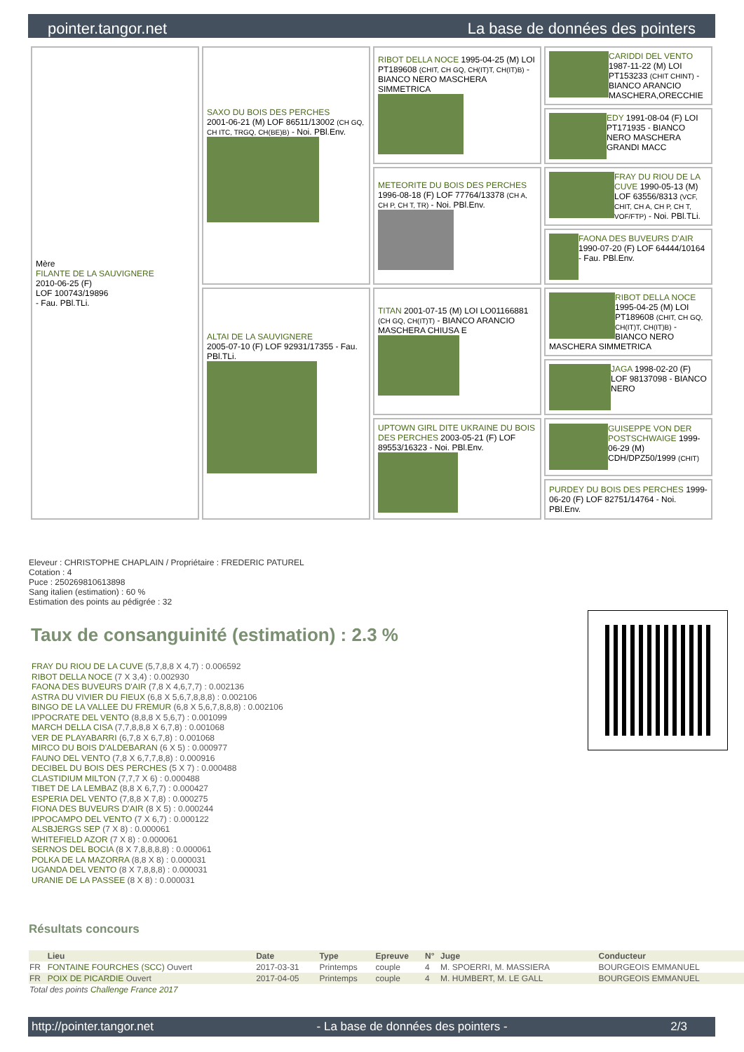pointer.tangor.net La base de données des pointers
| Mère FILANTE DE LA SAUVIGNERE 2010-06-25 (F) LOF 100743/19896 - Fau. PBl.TLi. | SAXO DU BOIS DES PERCHES 2001-06-21 (M) LOF 86511/13002 (CH GQ, CH ITC, TRGQ, CH(BE)B) - Noi. PBl.Env. | RIBOT DELLA NOCE 1995-04-25 (M) LOI PT189608 (CHIT, CH GQ, CH(IT)T, CH(IT)B) - BIANCO NERO MASCHERA SIMMETRICA | CARIDDI DEL VENTO 1987-11-22 (M) LOI PT153233 (CHIT CHINT) - BIANCO ARANCIO MASCHERA,ORECCHIE |
| | | | EDY 1991-08-04 (F) LOI PT171935 - BIANCO NERO MASCHERA GRANDI MACC |
| | | METEORITE DU BOIS DES PERCHES 1996-08-18 (F) LOF 77764/13378 (CH A, CH P, CH T, TR) - Noi. PBl.Env. | FRAY DU RIOU DE LA CUVE 1990-05-13 (M) LOF 63556/8313 (VCF, CHIT, CH A, CH P, CH T, VOF/FTP) - Noi. PBl.TLi. |
| | | | FAONA DES BUVEURS D'AIR 1990-07-20 (F) LOF 64444/10164 - Fau. PBl.Env. |
| | ALTAI DE LA SAUVIGNERE 2005-07-10 (F) LOF 92931/17355 - Fau. PBl.TLi. | TITAN 2001-07-15 (M) LOI LO01166881 (CH GQ, CH(IT)T) - BIANCO ARANCIO MASCHERA CHIUSA E | RIBOT DELLA NOCE 1995-04-25 (M) LOI PT189608 (CHIT, CH GQ, CH(IT)T, CH(IT)B) - BIANCO NERO MASCHERA SIMMETRICA |
| | | | JAGA 1998-02-20 (F) LOF 98137098 - BIANCO NERO |
| | | UPTOWN GIRL DITE UKRAINE DU BOIS DES PERCHES 2003-05-21 (F) LOF 89553/16323 - Noi. PBl.Env. | GUISEPPE VON DER POSTSCHWAIGE 1999-06-29 (M) CDH/DPZ50/1999 (CHIT) |
| | | | PURDEY DU BOIS DES PERCHES 1999-06-20 (F) LOF 82751/14764 - Noi. PBl.Env. |
Eleveur : CHRISTOPHE CHAPLAIN / Propriétaire : FREDERIC PATUREL
Cotation : 4
Puce : 250269810613898
Sang italien (estimation) : 60 %
Estimation des points au pédigrée : 32
Taux de consanguinité (estimation) : 2.3 %
FRAY DU RIOU DE LA CUVE (5,7,8,8 X 4,7) : 0.006592
RIBOT DELLA NOCE (7 X 3,4) : 0.002930
FAONA DES BUVEURS D'AIR (7,8 X 4,6,7,7) : 0.002136
ASTRA DU VIVIER DU FIEUX (6,8 X 5,6,7,8,8,8) : 0.002106
BINGO DE LA VALLEE DU FREMUR (6,8 X 5,6,7,8,8,8) : 0.002106
IPPOCRATE DEL VENTO (8,8,8 X 5,6,7) : 0.001099
MARCH DELLA CISA (7,7,8,8,8 X 6,7,8) : 0.001068
VER DE PLAYABARRI (6,7,8 X 6,7,8) : 0.001068
MIRCO DU BOIS D'ALDEBARAN (6 X 5) : 0.000977
FAUNO DEL VENTO (7,8 X 6,7,7,8,8) : 0.000916
DECIBEL DU BOIS DES PERCHES (5 X 7) : 0.000488
CLASTIDIUM MILTON (7,7,7 X 6) : 0.000488
TIBET DE LA LEMBAZ (8,8 X 6,7,7) : 0.000427
ESPERIA DEL VENTO (7,8,8 X 7,8) : 0.000275
FIONA DES BUVEURS D'AIR (8 X 5) : 0.000244
IPPOCAMPO DEL VENTO (7 X 6,7) : 0.000122
ALSBJERGS SEP (7 X 8) : 0.000061
WHITEFIELD AZOR (7 X 8) : 0.000061
SERNOS DEL BOCIA (8 X 7,8,8,8,8) : 0.000061
POLKA DE LA MAZORRA (8,8 X 8) : 0.000031
UGANDA DEL VENTO (8 X 7,8,8,8) : 0.000031
URANIE DE LA PASSEE (8 X 8) : 0.000031
Résultats concours
| | Lieu | Date | Type | Epreuve | N° | Juge | Conducteur |
| --- | --- | --- | --- | --- | --- | --- | --- |
| FR | FONTAINE FOURCHES (SCC) Ouvert | 2017-03-31 | Printemps | couple | 4 | M. SPOERRI, M. MASSIERA | BOURGEOIS EMMANUEL |
| FR | POIX DE PICARDIE Ouvert | 2017-04-05 | Printemps | couple | 4 | M. HUMBERT, M. LE GALL | BOURGEOIS EMMANUEL |
| Total des points Challenge France 2017 | | | | | | | |
http://pointer.tangor.net - La base de données des pointers - 2/3